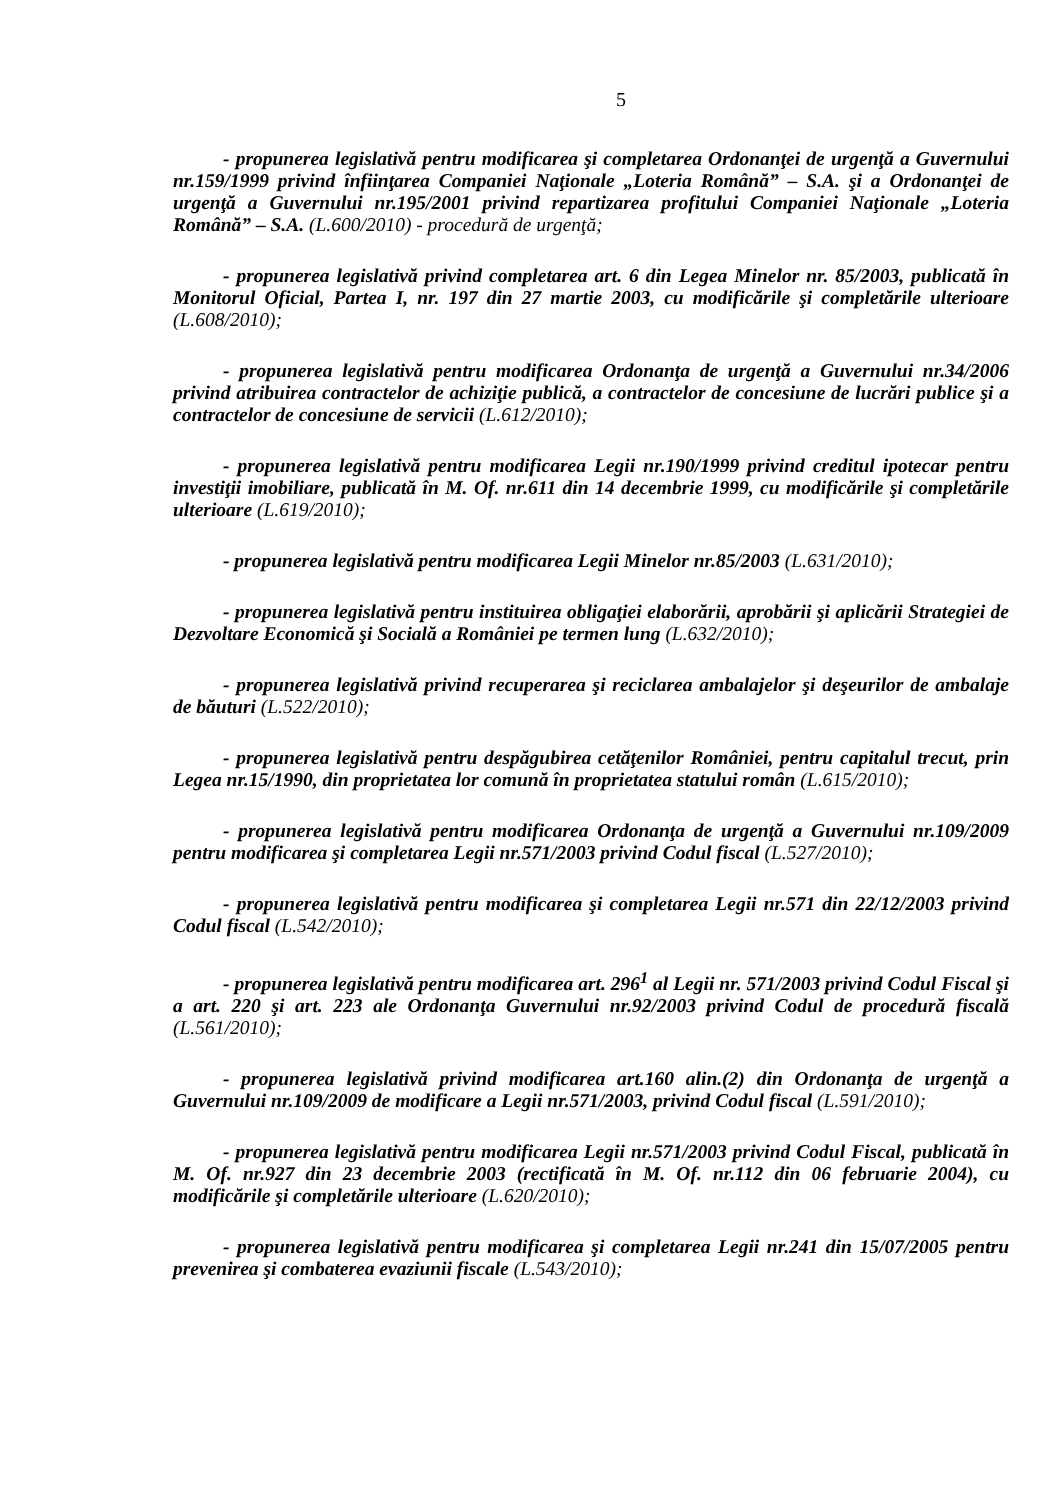5
- propunerea legislativă pentru modificarea şi completarea Ordonanţei de urgenţă a Guvernului nr.159/1999 privind înfiinţarea Companiei Naţionale „Loteria Română” – S.A. şi a Ordonanţei de urgenţă a Guvernului nr.195/2001 privind repartizarea profitului Companiei Naţionale „Loteria Română” – S.A. (L.600/2010) - procedură de urgenţă;
- propunerea legislativă privind completarea art. 6 din Legea Minelor nr. 85/2003, publicată în Monitorul Oficial, Partea I, nr. 197 din 27 martie 2003, cu modificările şi completările ulterioare (L.608/2010);
- propunerea legislativă pentru modificarea Ordonanţa de urgenţă a Guvernului nr.34/2006 privind atribuirea contractelor de achiziţie publică, a contractelor de concesiune de lucrări publice şi a contractelor de concesiune de servicii (L.612/2010);
- propunerea legislativă pentru modificarea Legii nr.190/1999 privind creditul ipotecar pentru investiţii imobiliare, publicată în M. Of. nr.611 din 14 decembrie 1999, cu modificările şi completările ulterioare (L.619/2010);
- propunerea legislativă pentru modificarea Legii Minelor nr.85/2003 (L.631/2010);
- propunerea legislativă pentru instituirea obligaţiei elaborării, aprobării şi aplicării Strategiei de Dezvoltare Economică şi Socială a României pe termen lung (L.632/2010);
- propunerea legislativă privind recuperarea şi reciclarea ambalajelor şi deşeurilor de ambalaje de băuturi (L.522/2010);
- propunerea legislativă pentru despăgubirea cetăţenilor României, pentru capitalul trecut, prin Legea nr.15/1990, din proprietatea lor comună în proprietatea statului român (L.615/2010);
- propunerea legislativă pentru modificarea Ordonanţa de urgenţă a Guvernului nr.109/2009 pentru modificarea şi completarea Legii nr.571/2003 privind Codul fiscal (L.527/2010);
- propunerea legislativă pentru modificarea şi completarea Legii nr.571 din 22/12/2003 privind Codul fiscal (L.542/2010);
- propunerea legislativă pentru modificarea art. 296<sup>1</sup> al Legii nr. 571/2003 privind Codul Fiscal şi a art. 220 şi art. 223 ale Ordonanţa Guvernului nr.92/2003 privind Codul de procedură fiscală (L.561/2010);
- propunerea legislativă privind modificarea art.160 alin.(2) din Ordonanţa de urgenţă a Guvernului nr.109/2009 de modificare a Legii nr.571/2003, privind Codul fiscal (L.591/2010);
- propunerea legislativă pentru modificarea Legii nr.571/2003 privind Codul Fiscal, publicată în M. Of. nr.927 din 23 decembrie 2003 (rectificată în M. Of. nr.112 din 06 februarie 2004), cu modificările şi completările ulterioare (L.620/2010);
- propunerea legislativă pentru modificarea şi completarea Legii nr.241 din 15/07/2005 pentru prevenirea şi combaterea evaziunii fiscale (L.543/2010);